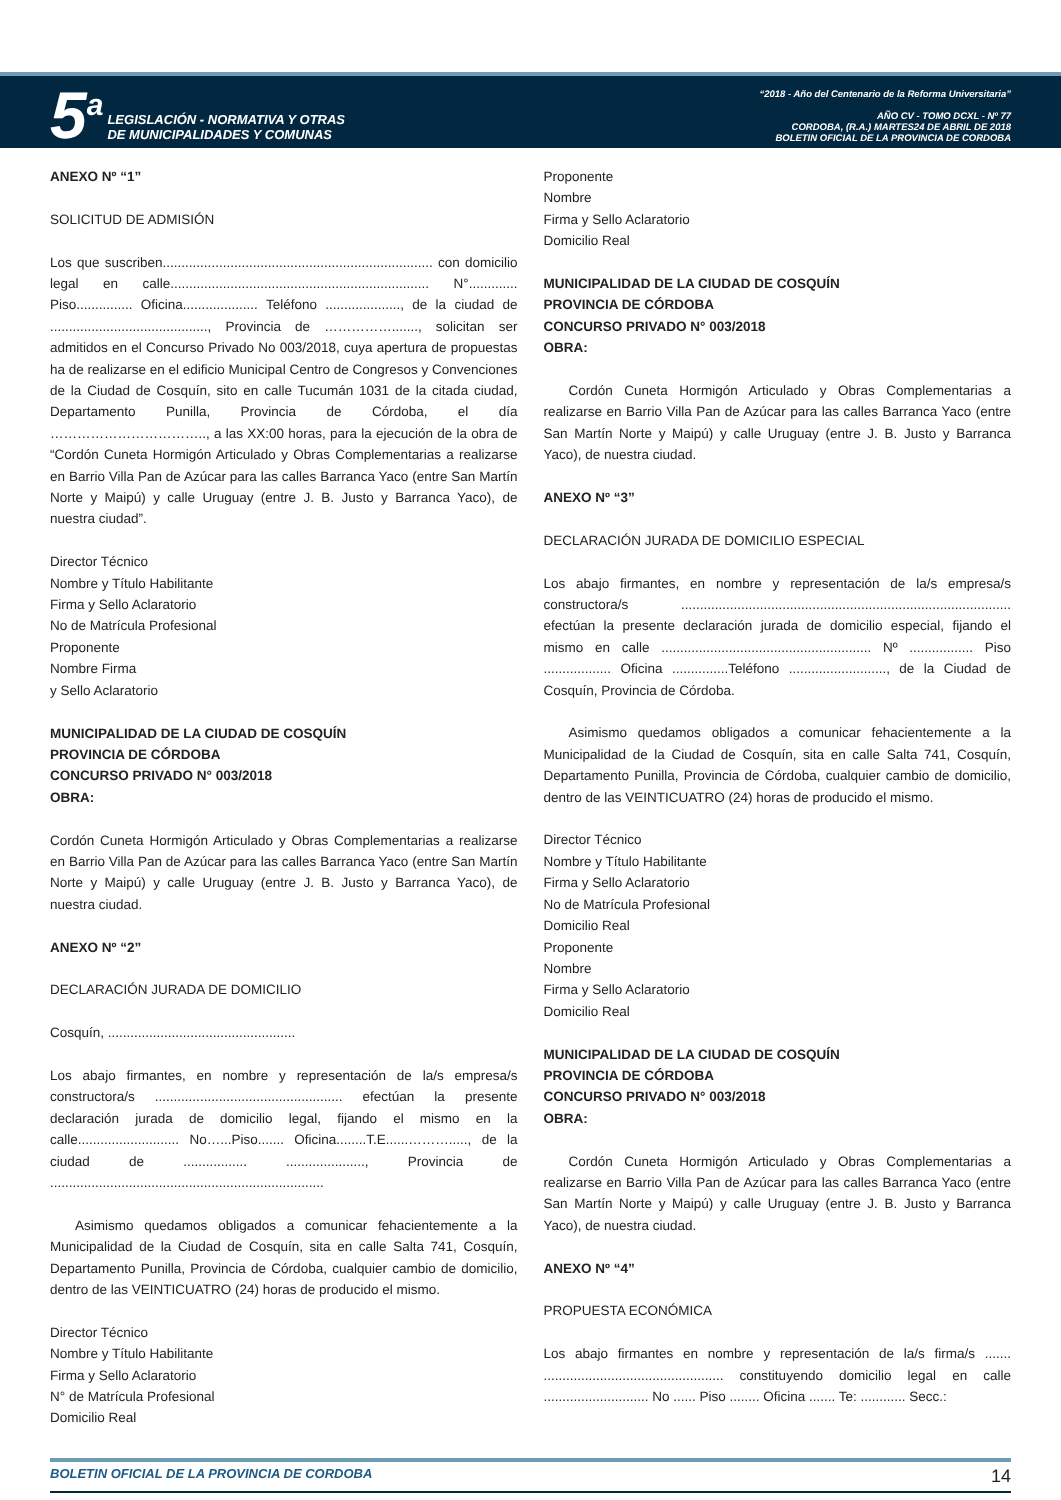5<sup>a</sup>
LEGISLACIÓN - NORMATIVA Y OTRAS
DE MUNICIPALIDADES Y COMUNAS
“2018 - Año del Centenario de la Reforma Universitaria”
AÑO CV - TOMO DCXL - Nº 77
CORDOBA, (R.A.) MARTES24 DE ABRIL DE 2018
BOLETIN OFICIAL DE LA PROVINCIA DE CORDOBA
ANEXO Nº “1”
SOLICITUD DE ADMISIÓN
Los que suscriben........................................................................ con domicilio legal en calle..................................................................... N°............. Piso............... Oficina.................... Teléfono ...................., de la ciudad de .........................................., Provincia de ……………......., solicitan ser admitidos en el Concurso Privado No 003/2018, cuya apertura de propuestas ha de realizarse en el edificio Municipal Centro de Congresos y Convenciones de la Ciudad de Cosquín, sito en calle Tucumán 1031 de la citada ciudad, Departamento Punilla, Provincia de Córdoba, el día …………………………….., a las XX:00 horas, para la ejecución de la obra de “Cordón Cuneta Hormigón Articulado y Obras Complementarias a realizarse en Barrio Villa Pan de Azúcar para las calles Barranca Yaco (entre San Martín Norte y Maipú) y calle Uruguay (entre J. B. Justo y Barranca Yaco), de nuestra ciudad”.
Director Técnico
Nombre y Título Habilitante
Firma y Sello Aclaratorio
No de Matrícula Profesional
Proponente
Nombre Firma
y Sello Aclaratorio
MUNICIPALIDAD DE LA CIUDAD DE COSQUÍN
PROVINCIA DE CÓRDOBA
CONCURSO PRIVADO N° 003/2018
OBRA:
Cordón Cuneta Hormigón Articulado y Obras Complementarias a realizarse en Barrio Villa Pan de Azúcar para las calles Barranca Yaco (entre San Martín Norte y Maipú) y calle Uruguay (entre J. B. Justo y Barranca Yaco), de nuestra ciudad.
ANEXO Nº “2”
DECLARACIÓN JURADA DE DOMICILIO
Cosquín, ..................................................
Los abajo firmantes, en nombre y representación de la/s empresa/s constructora/s .................................................. efectúan la presente declaración jurada de domicilio legal, fijando el mismo en la calle........................... No…...Piso....... Oficina........T.E......………....., de la ciudad de ................. ....................., Provincia de .........................................................................
Asimismo quedamos obligados a comunicar fehacientemente a la Municipalidad de la Ciudad de Cosquín, sita en calle Salta 741, Cosquín, Departamento Punilla, Provincia de Córdoba, cualquier cambio de domicilio, dentro de las VEINTICUATRO (24) horas de producido el mismo.
Director Técnico
Nombre y Título Habilitante
Firma y Sello Aclaratorio
N° de Matrícula Profesional
Domicilio Real
Proponente
Nombre
Firma y Sello Aclaratorio
Domicilio Real
MUNICIPALIDAD DE LA CIUDAD DE COSQUÍN
PROVINCIA DE CÓRDOBA
CONCURSO PRIVADO N° 003/2018
OBRA:
Cordón Cuneta Hormigón Articulado y Obras Complementarias a realizarse en Barrio Villa Pan de Azúcar para las calles Barranca Yaco (entre San Martín Norte y Maipú) y calle Uruguay (entre J. B. Justo y Barranca Yaco), de nuestra ciudad.
ANEXO Nº “3”
DECLARACIÓN JURADA DE DOMICILIO ESPECIAL
Los abajo firmantes, en nombre y representación de la/s empresa/s constructora/s ........................................................................................ efectúan la presente declaración jurada de domicilio especial, fijando el mismo en calle ........................................................ Nº ................. Piso .................. Oficina ...............Teléfono .........................., de la Ciudad de Cosquín, Provincia de Córdoba.
Asimismo quedamos obligados a comunicar fehacientemente a la Municipalidad de la Ciudad de Cosquín, sita en calle Salta 741, Cosquín, Departamento Punilla, Provincia de Córdoba, cualquier cambio de domicilio, dentro de las VEINTICUATRO (24) horas de producido el mismo.
Director Técnico
Nombre y Título Habilitante
Firma y Sello Aclaratorio
No de Matrícula Profesional
Domicilio Real
Proponente
Nombre
Firma y Sello Aclaratorio
Domicilio Real
MUNICIPALIDAD DE LA CIUDAD DE COSQUÍN
PROVINCIA DE CÓRDOBA
CONCURSO PRIVADO N° 003/2018
OBRA:
Cordón Cuneta Hormigón Articulado y Obras Complementarias a realizarse en Barrio Villa Pan de Azúcar para las calles Barranca Yaco (entre San Martín Norte y Maipú) y calle Uruguay (entre J. B. Justo y Barranca Yaco), de nuestra ciudad.
ANEXO Nº “4”
PROPUESTA ECONÓMICA
Los abajo firmantes en nombre y representación de la/s firma/s ....... ................................................ constituyendo domicilio legal en calle ............................ No ...... Piso ........ Oficina ....... Te: ............ Secc.:
BOLETIN OFICIAL DE LA PROVINCIA DE CORDOBA 14